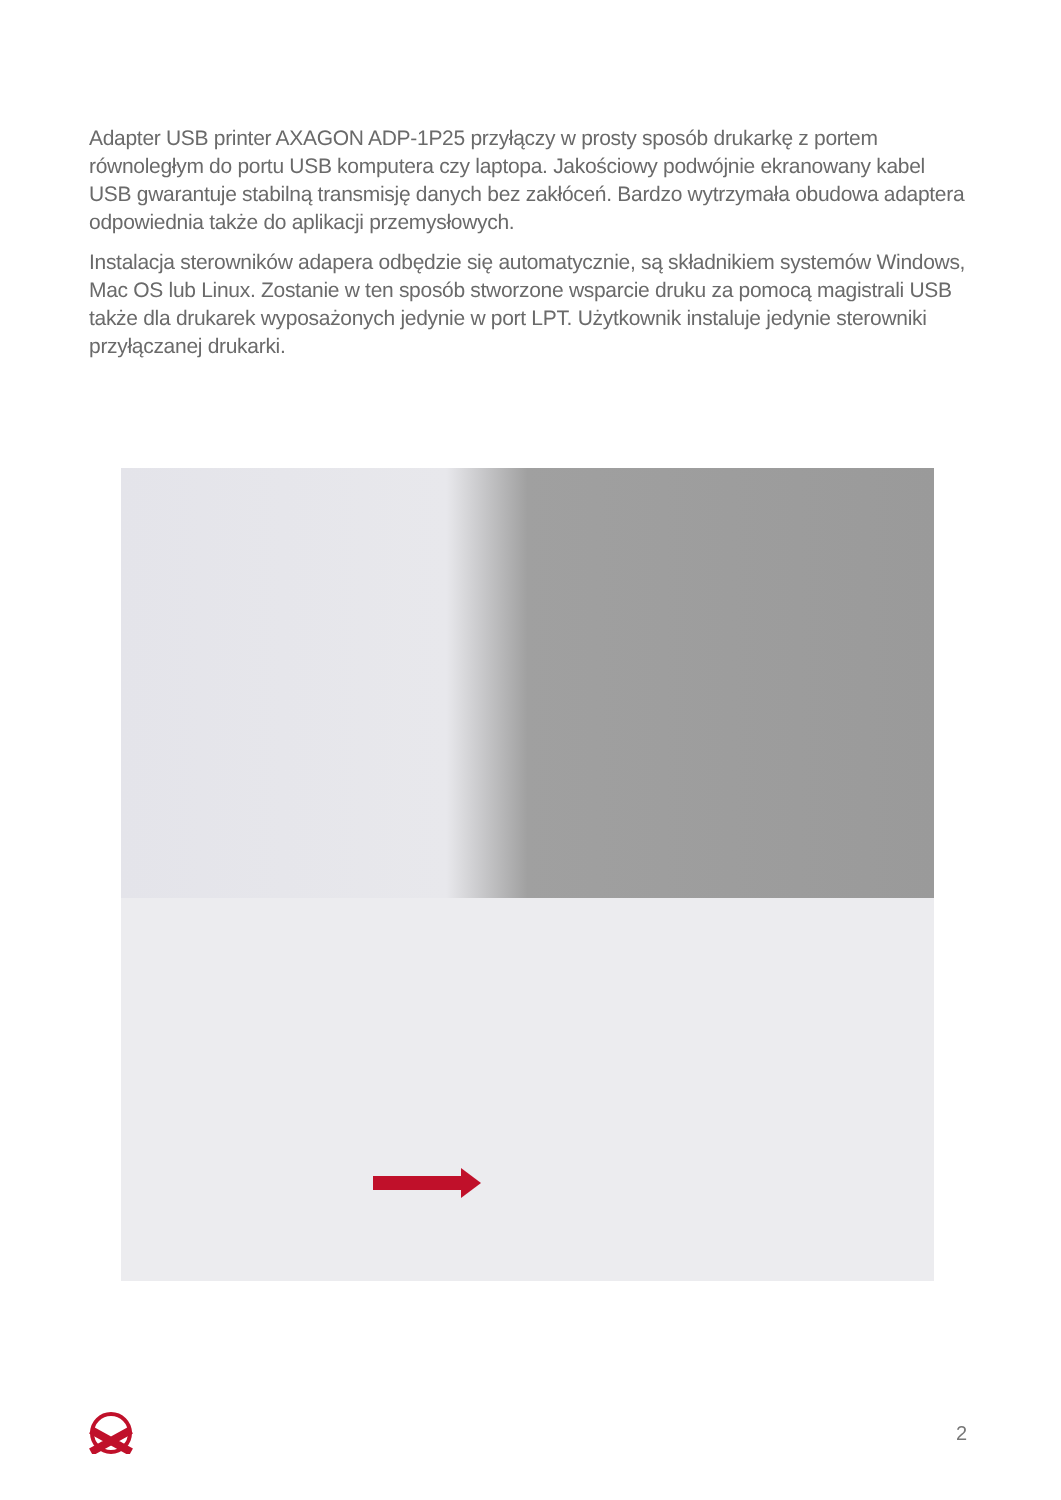Adapter USB printer AXAGON ADP-1P25 przyłączy w prosty sposób drukarkę z portem równoległym do portu USB komputera czy laptopa. Jakościowy podwójnie ekranowany kabel USB gwarantuje stabilną transmisję danych bez zakłóceń. Bardzo wytrzymała obudowa adaptera odpowiednia także do aplikacji przemysłowych.
Instalacja sterowników adapera odbędzie się automatycznie, są składnikiem systemów Windows, Mac OS lub Linux. Zostanie w ten sposób stworzone wsparcie druku za pomocą magistrali USB także dla drukarek wyposażonych jedynie w port LPT. Użytkownik instaluje jedynie sterowniki przyłączanej drukarki.
2